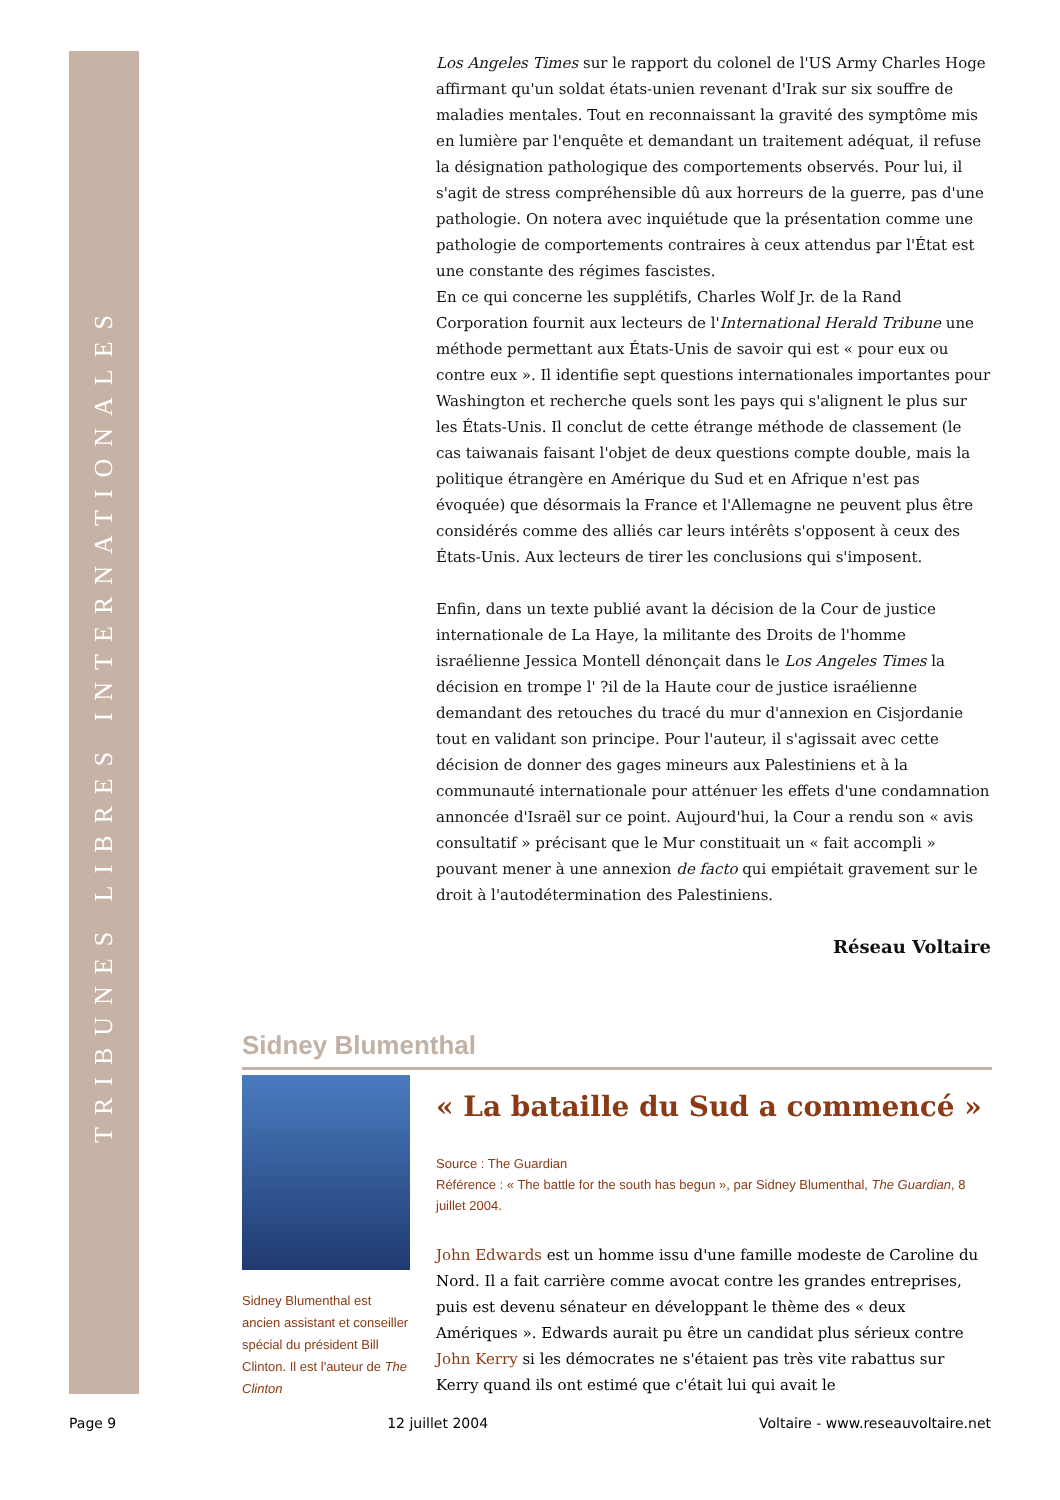TRIBUNES LIBRES INTERNATIONALES
Los Angeles Times sur le rapport du colonel de l'US Army Charles Hoge affirmant qu'un soldat états-unien revenant d'Irak sur six souffre de maladies mentales. Tout en reconnaissant la gravité des symptôme mis en lumière par l'enquête et demandant un traitement adéquat, il refuse la désignation pathologique des comportements observés. Pour lui, il s'agit de stress compréhensible dû aux horreurs de la guerre, pas d'une pathologie. On notera avec inquiétude que la présentation comme une pathologie de comportements contraires à ceux attendus par l'État est une constante des régimes fascistes.
En ce qui concerne les supplétifs, Charles Wolf Jr. de la Rand Corporation fournit aux lecteurs de l'International Herald Tribune une méthode permettant aux États-Unis de savoir qui est « pour eux ou contre eux ». Il identifie sept questions internationales importantes pour Washington et recherche quels sont les pays qui s'alignent le plus sur les États-Unis. Il conclut de cette étrange méthode de classement (le cas taiwanais faisant l'objet de deux questions compte double, mais la politique étrangère en Amérique du Sud et en Afrique n'est pas évoquée) que désormais la France et l'Allemagne ne peuvent plus être considérés comme des alliés car leurs intérêts s'opposent à ceux des États-Unis. Aux lecteurs de tirer les conclusions qui s'imposent.
Enfin, dans un texte publié avant la décision de la Cour de justice internationale de La Haye, la militante des Droits de l'homme israélienne Jessica Montell dénonçait dans le Los Angeles Times la décision en trompe l' ?il de la Haute cour de justice israélienne demandant des retouches du tracé du mur d'annexion en Cisjordanie tout en validant son principe. Pour l'auteur, il s'agissait avec cette décision de donner des gages mineurs aux Palestiniens et à la communauté internationale pour atténuer les effets d'une condamnation annoncée d'Israël sur ce point. Aujourd'hui, la Cour a rendu son « avis consultatif » précisant que le Mur constituait un « fait accompli » pouvant mener à une annexion de facto qui empiétait gravement sur le droit à l'autodétermination des Palestiniens.
Réseau Voltaire
Sidney Blumenthal
Sidney Blumenthal est ancien assistant et conseiller spécial du président Bill Clinton. Il est l'auteur de The Clinton
« La bataille du Sud a commencé »
Source : The Guardian
Référence : « The battle for the south has begun », par Sidney Blumenthal, The Guardian, 8 juillet 2004.
John Edwards est un homme issu d'une famille modeste de Caroline du Nord. Il a fait carrière comme avocat contre les grandes entreprises, puis est devenu sénateur en développant le thème des « deux Amériques ». Edwards aurait pu être un candidat plus sérieux contre John Kerry si les démocrates ne s'étaient pas très vite rabattus sur Kerry quand ils ont estimé que c'était lui qui avait le
Page 9 12 juillet 2004 Voltaire - www.reseauvoltaire.net